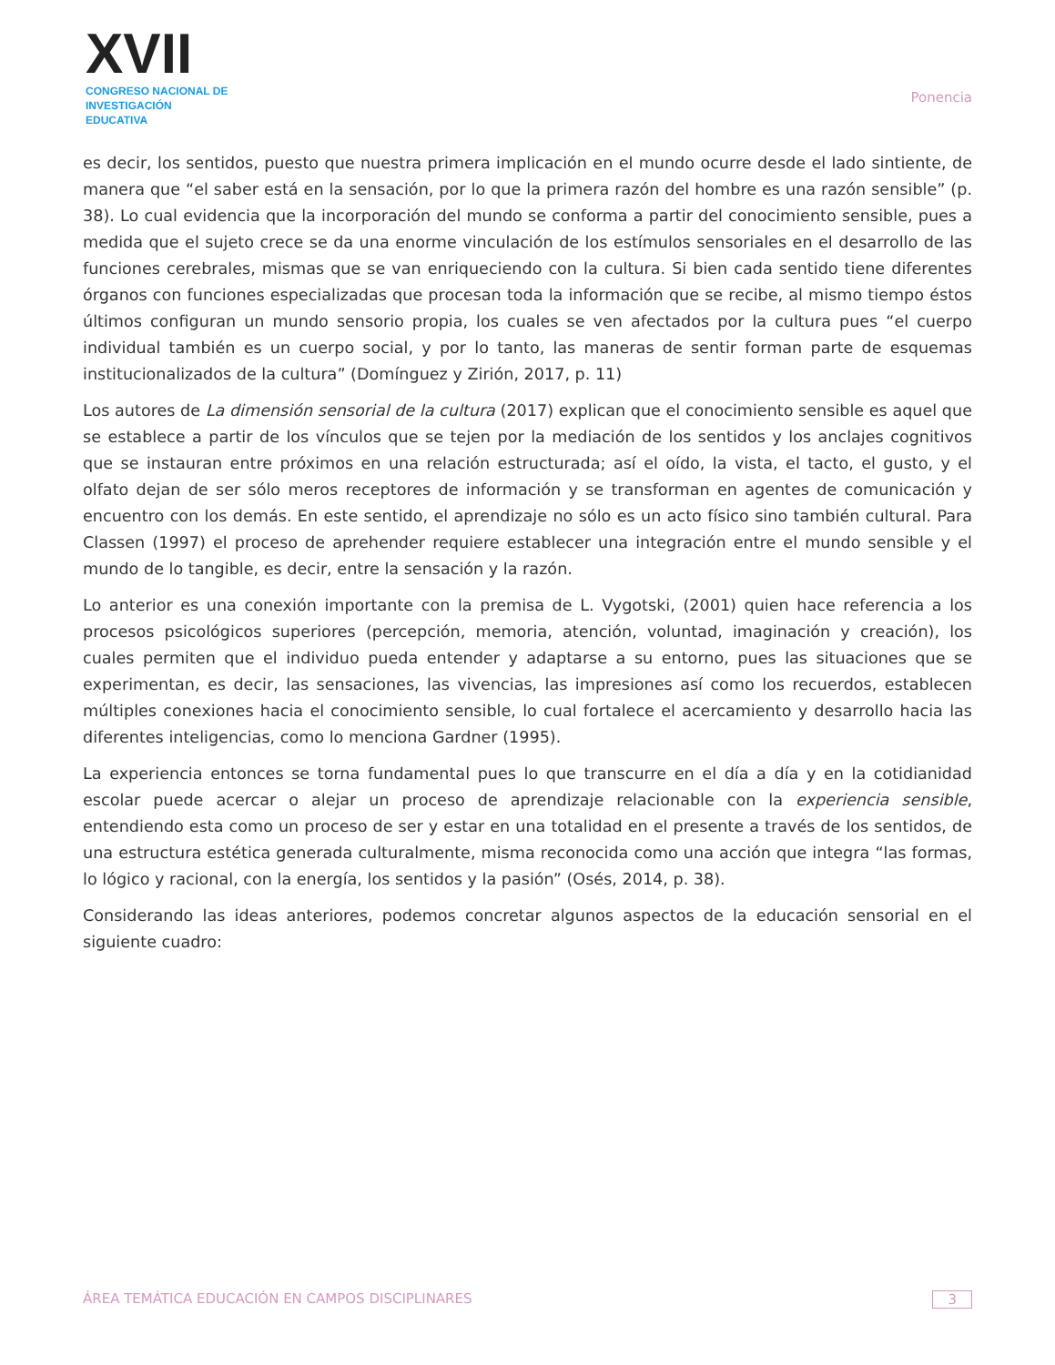XVII
CONGRESO NACIONAL DE
INVESTIGACIÓN EDUCATIVA
Ponencia
es decir, los sentidos, puesto que nuestra primera implicación en el mundo ocurre desde el lado sintiente, de manera que “el saber está en la sensación, por lo que la primera razón del hombre es una razón sensible” (p. 38). Lo cual evidencia que la incorporación del mundo se conforma a partir del conocimiento sensible, pues a medida que el sujeto crece se da una enorme vinculación de los estímulos sensoriales en el desarrollo de las funciones cerebrales, mismas que se van enriqueciendo con la cultura. Si bien cada sentido tiene diferentes órganos con funciones especializadas que procesan toda la información que se recibe, al mismo tiempo éstos últimos configuran un mundo sensorio propia, los cuales se ven afectados por la cultura pues “el cuerpo individual también es un cuerpo social, y por lo tanto, las maneras de sentir forman parte de esquemas institucionalizados de la cultura” (Domínguez y Zirión, 2017, p. 11)
Los autores de La dimensión sensorial de la cultura (2017) explican que el conocimiento sensible es aquel que se establece a partir de los vínculos que se tejen por la mediación de los sentidos y los anclajes cognitivos que se instauran entre próximos en una relación estructurada; así el oído, la vista, el tacto, el gusto, y el olfato dejan de ser sólo meros receptores de información y se transforman en agentes de comunicación y encuentro con los demás. En este sentido, el aprendizaje no sólo es un acto físico sino también cultural. Para Classen (1997) el proceso de aprehender requiere establecer una integración entre el mundo sensible y el mundo de lo tangible, es decir, entre la sensación y la razón.
Lo anterior es una conexión importante con la premisa de L. Vygotski, (2001) quien hace referencia a los procesos psicológicos superiores (percepción, memoria, atención, voluntad, imaginación y creación), los cuales permiten que el individuo pueda entender y adaptarse a su entorno, pues las situaciones que se experimentan, es decir, las sensaciones, las vivencias, las impresiones así como los recuerdos, establecen múltiples conexiones hacia el conocimiento sensible, lo cual fortalece el acercamiento y desarrollo hacia las diferentes inteligencias, como lo menciona Gardner (1995).
La experiencia entonces se torna fundamental pues lo que transcurre en el día a día y en la cotidianidad escolar puede acercar o alejar un proceso de aprendizaje relacionable con la experiencia sensible, entendiendo esta como un proceso de ser y estar en una totalidad en el presente a través de los sentidos, de una estructura estética generada culturalmente, misma reconocida como una acción que integra “las formas, lo lógico y racional, con la energía, los sentidos y la pasión” (Osés, 2014, p. 38).
Considerando las ideas anteriores, podemos concretar algunos aspectos de la educación sensorial en el siguiente cuadro:
ÁREA TEMÁTICA EDUCACIÓN EN CAMPOS DISCIPLINARES 3